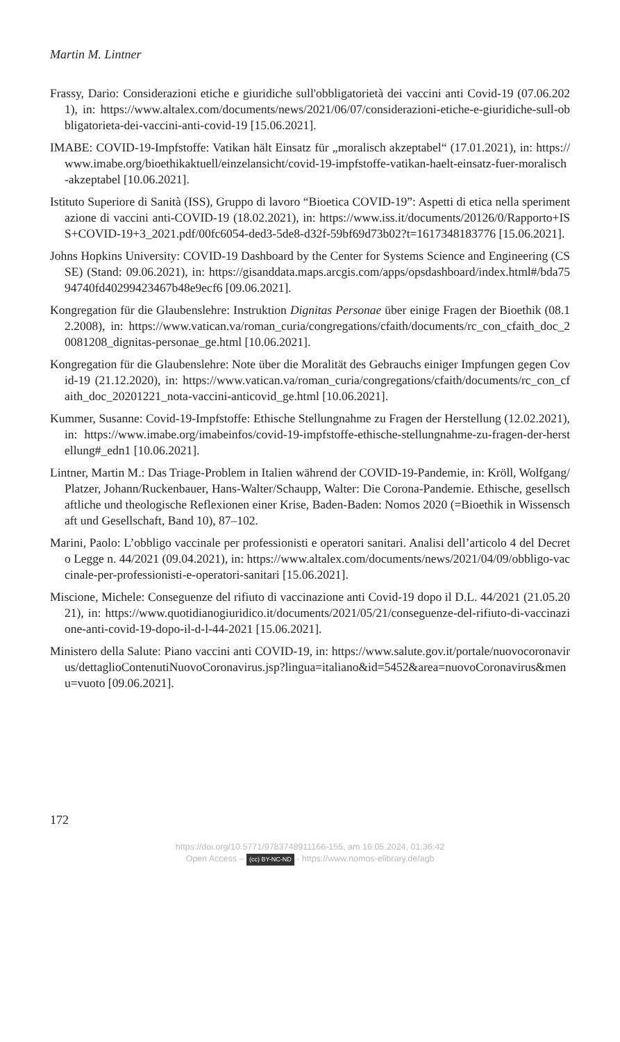Martin M. Lintner
Frassy, Dario: Considerazioni etiche e giuridiche sull'obbligatorietà dei vaccini anti Covid-19 (07.06.2021), in: https://www.altalex.com/documents/news/2021/06/07/considerazioni-etiche-e-giuridiche-sull-obbligatorieta-dei-vaccini-anti-covid-19 [15.06.2021].
IMABE: COVID-19-Impfstoffe: Vatikan hält Einsatz für „moralisch akzeptabel“ (17.01.2021), in: https://www.imabe.org/bioethikaktuell/einzelansicht/covid-19-impfstoffe-vatikan-haelt-einsatz-fuer-moralisch-akzeptabel [10.06.2021].
Istituto Superiore di Sanità (ISS), Gruppo di lavoro “Bioetica COVID-19”: Aspetti di etica nella sperimentazione di vaccini anti-COVID-19 (18.02.2021), in: https://www.iss.it/documents/20126/0/Rapporto+ISS+COVID-19+3_2021.pdf/00fc6054-ded3-5de8-d32f-59bf69d73b02?t=1617348183776 [15.06.2021].
Johns Hopkins University: COVID-19 Dashboard by the Center for Systems Science and Engineering (CSSE) (Stand: 09.06.2021), in: https://gisanddata.maps.arcgis.com/apps/opsdashboard/index.html#/bda7594740fd40299423467b48e9ecf6 [09.06.2021].
Kongregation für die Glaubenslehre: Instruktion Dignitas Personae über einige Fragen der Bioethik (08.12.2008), in: https://www.vatican.va/roman_curia/congregations/cfaith/documents/rc_con_cfaith_doc_20081208_dignitas-personae_ge.html [10.06.2021].
Kongregation für die Glaubenslehre: Note über die Moralität des Gebrauchs einiger Impfungen gegen Covid-19 (21.12.2020), in: https://www.vatican.va/roman_curia/congregations/cfaith/documents/rc_con_cfaith_doc_20201221_nota-vaccini-anticovid_ge.html [10.06.2021].
Kummer, Susanne: Covid-19-Impfstoffe: Ethische Stellungnahme zu Fragen der Herstellung (12.02.2021), in: https://www.imabe.org/imabeinfos/covid-19-impfstoffe-ethische-stellungnahme-zu-fragen-der-herstellung#_edn1 [10.06.2021].
Lintner, Martin M.: Das Triage-Problem in Italien während der COVID-19-Pandemie, in: Kröll, Wolfgang/Platzer, Johann/Ruckenbauer, Hans-Walter/Schaupp, Walter: Die Corona-Pandemie. Ethische, gesellschaftliche und theologische Reflexionen einer Krise, Baden-Baden: Nomos 2020 (=Bioethik in Wissenschaft und Gesellschaft, Band 10), 87–102.
Marini, Paolo: L’obbligo vaccinale per professionisti e operatori sanitari. Analisi dell’articolo 4 del Decreto Legge n. 44/2021 (09.04.2021), in: https://www.altalex.com/documents/news/2021/04/09/obbligo-vaccinale-per-professionisti-e-operatori-sanitari [15.06.2021].
Miscione, Michele: Conseguenze del rifiuto di vaccinazione anti Covid-19 dopo il D.L. 44/2021 (21.05.2021), in: https://www.quotidianogiuridico.it/documents/2021/05/21/conseguenze-del-rifiuto-di-vaccinazione-anti-covid-19-dopo-il-d-l-44-2021 [15.06.2021].
Ministero della Salute: Piano vaccini anti COVID-19, in: https://www.salute.gov.it/portale/nuovocoronavirus/dettaglioContenutiNuovoCoronavirus.jsp?lingua=italiano&id=5452&area=nuovoCoronavirus&menu=vuoto [09.06.2021].
172
https://doi.org/10.5771/9783748911166-155, am 16.05.2024, 01:36:42
Open Access – (cc) BY-NC-ND - https://www.nomos-elibrary.de/agb